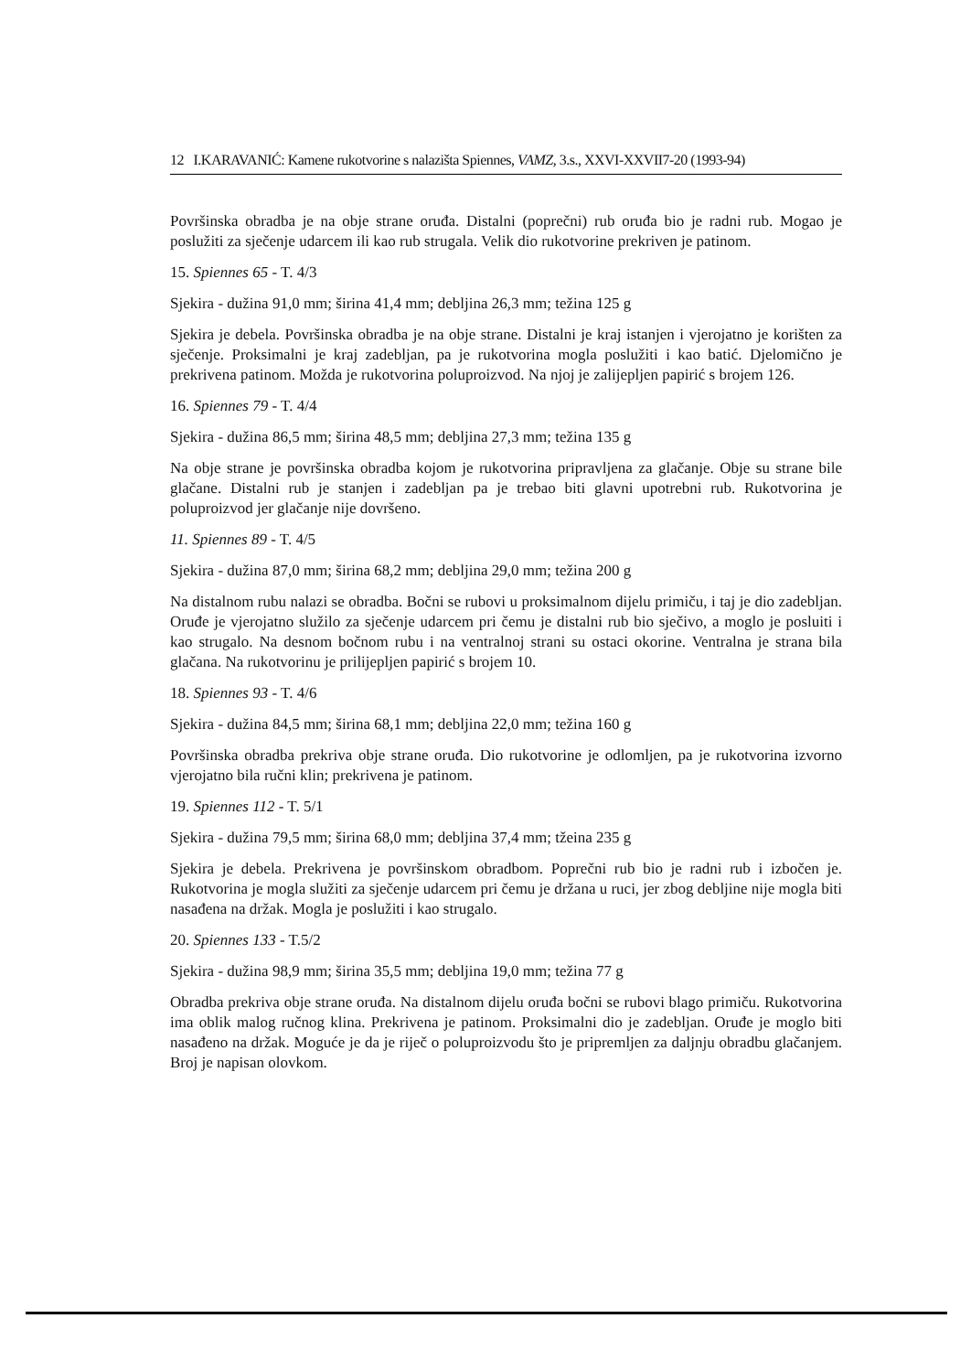12 I.KARAVANIĆ: Kamene rukotvorine s nalazišta Spiennes, VAMZ, 3.s., XXVI-XXVII7-20 (1993-94)
Površinska obradba je na obje strane oruđa. Distalni (poprečni) rub oruđa bio je radni rub. Mogao je poslužiti za sječenje udarcem ili kao rub strugala. Velik dio rukotvorine prekriven je patinom.
15. Spiennes 65 - T. 4/3
Sjekira - dužina 91,0 mm; širina 41,4 mm; debljina 26,3 mm; težina 125 g
Sjekira je debela. Površinska obradba je na obje strane. Distalni je kraj istanjen i vjerojatno je korišten za sječenje. Proksimalni je kraj zadebljan, pa je rukotvorina mogla poslužiti i kao batić. Djelomično je prekrivena patinom. Možda je rukotvorina poluproizvod. Na njoj je zalijepljen papirić s brojem 126.
16. Spiennes 79 - T. 4/4
Sjekira - dužina 86,5 mm; širina 48,5 mm; debljina 27,3 mm; težina 135 g
Na obje strane je površinska obradba kojom je rukotvorina pripravljena za glačanje. Obje su strane bile glačane. Distalni rub je stanjen i zadebljan pa je trebao biti glavni upotrebni rub. Rukotvorina je poluproizvod jer glačanje nije dovršeno.
11. Spiennes 89 - T. 4/5
Sjekira - dužina 87,0 mm; širina 68,2 mm; debljina 29,0 mm; težina 200 g
Na distalnom rubu nalazi se obradba. Bočni se rubovi u proksimalnom dijelu primiču, i taj je dio zadebljan. Oruđe je vjerojatno služilo za sječenje udarcem pri čemu je distalni rub bio sječivo, a moglo je posluiti i kao strugalo. Na desnom bočnom rubu i na ventralnoj strani su ostaci okorine. Ventralna je strana bila glačana. Na rukotvorinu je prilijepljen papirić s brojem 10.
18. Spiennes 93 - T. 4/6
Sjekira - dužina 84,5 mm; širina 68,1 mm; debljina 22,0 mm; težina 160 g
Površinska obradba prekriva obje strane oruđa. Dio rukotvorine je odlomljen, pa je rukotvorina izvorno vjerojatno bila ručni klin; prekrivena je patinom.
19. Spiennes 112 - T. 5/1
Sjekira - dužina 79,5 mm; širina 68,0 mm; debljina 37,4 mm; tžeina 235 g
Sjekira je debela. Prekrivena je površinskom obradbom. Poprečni rub bio je radni rub i izbočen je. Rukotvorina je mogla služiti za sječenje udarcem pri čemu je držana u ruci, jer zbog debljine nije mogla biti nasađena na držak. Mogla je poslužiti i kao strugalo.
20. Spiennes 133 - T.5/2
Sjekira - dužina 98,9 mm; širina 35,5 mm; debljina 19,0 mm; težina 77 g
Obradba prekriva obje strane oruđa. Na distalnom dijelu oruđa bočni se rubovi blago primiču. Rukotvorina ima oblik malog ručnog klina. Prekrivena je patinom. Proksimalni dio je zadebljan. Oruđe je moglo biti nasađeno na držak. Moguće je da je riječ o poluproizvodu što je pripremljen za daljnju obradbu glačanjem. Broj je napisan olovkom.